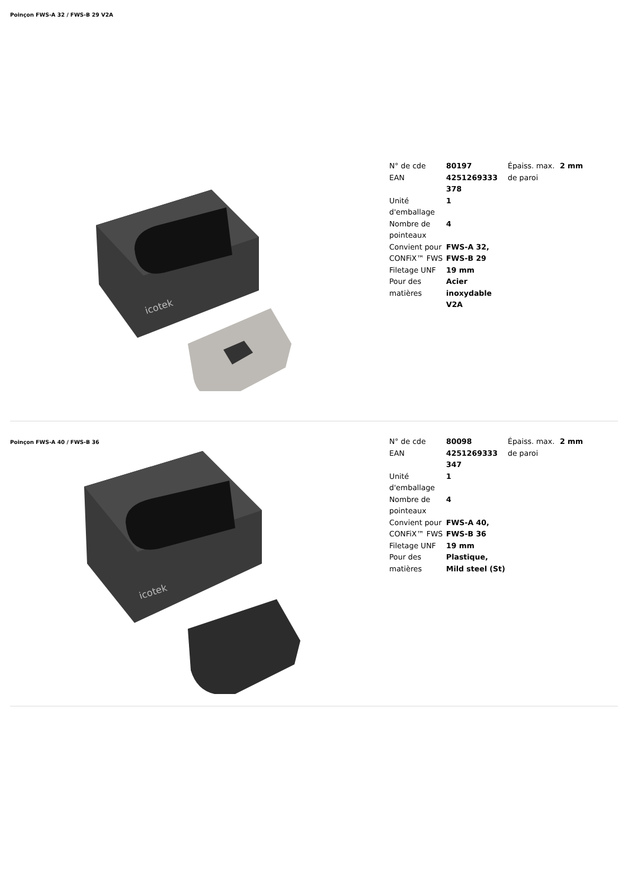Poinçon FWS-A 32 / FWS-B 29 V2A
icotek
| N° de cde | 80197 | Épaiss. max. | 2 mm |
| EAN | 4251269333 378 | de paroi | |
| Unité d'emballage | 1 | | |
| Nombre de pointeaux | 4 | | |
| Convient pour CONFiX™ FWS | FWS-A 32, FWS-B 29 | | |
| Filetage UNF | 19 mm | | |
| Pour des matières | Acier inoxydable V2A | | |
Poinçon FWS-A 40 / FWS-B 36
icotek
| N° de cde | 80098 | Épaiss. max. | 2 mm |
| EAN | 4251269333 347 | de paroi | |
| Unité d'emballage | 1 | | |
| Nombre de pointeaux | 4 | | |
| Convient pour CONFiX™ FWS | FWS-A 40, FWS-B 36 | | |
| Filetage UNF | 19 mm | | |
| Pour des matières | Plastique, Mild steel (St) | | |